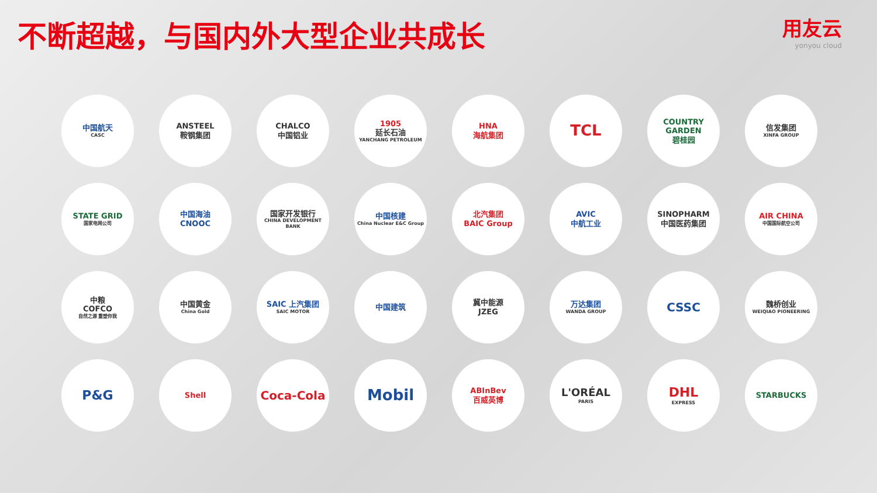不断超越，与国内外大型企业共成长
用友云
yonyou cloud
中国航天
CASC
ANSTEEL
鞍钢集团
CHALCO
中国铝业
1905
延长石油
YANCHANG PETROLEUM
HNA
海航集团
TCL
COUNTRY GARDEN
碧桂园
信发集团
XINFA GROUP
STATE GRID
国家电网公司
中国海油
CNOOC
国家开发银行
CHINA DEVELOPMENT BANK
中国核建
China Nuclear E&C Group
北汽集团
BAIC Group
AVIC
中航工业
SINOPHARM
中国医药集团
AIR CHINA
中国国际航空公司
中粮
COFCO
自然之源 重塑你我
中国黄金
China Gold
SAIC 上汽集团
SAIC MOTOR
中国建筑
冀中能源
JZEG
万达集团
WANDA GROUP
CSSC
魏桥创业
WEIQIAO PIONEERING
P&G
Shell
Coca-Cola
Mobil
ABInBev
百威英博
L'ORÉAL
PARIS
DHL
EXPRESS
STARBUCKS